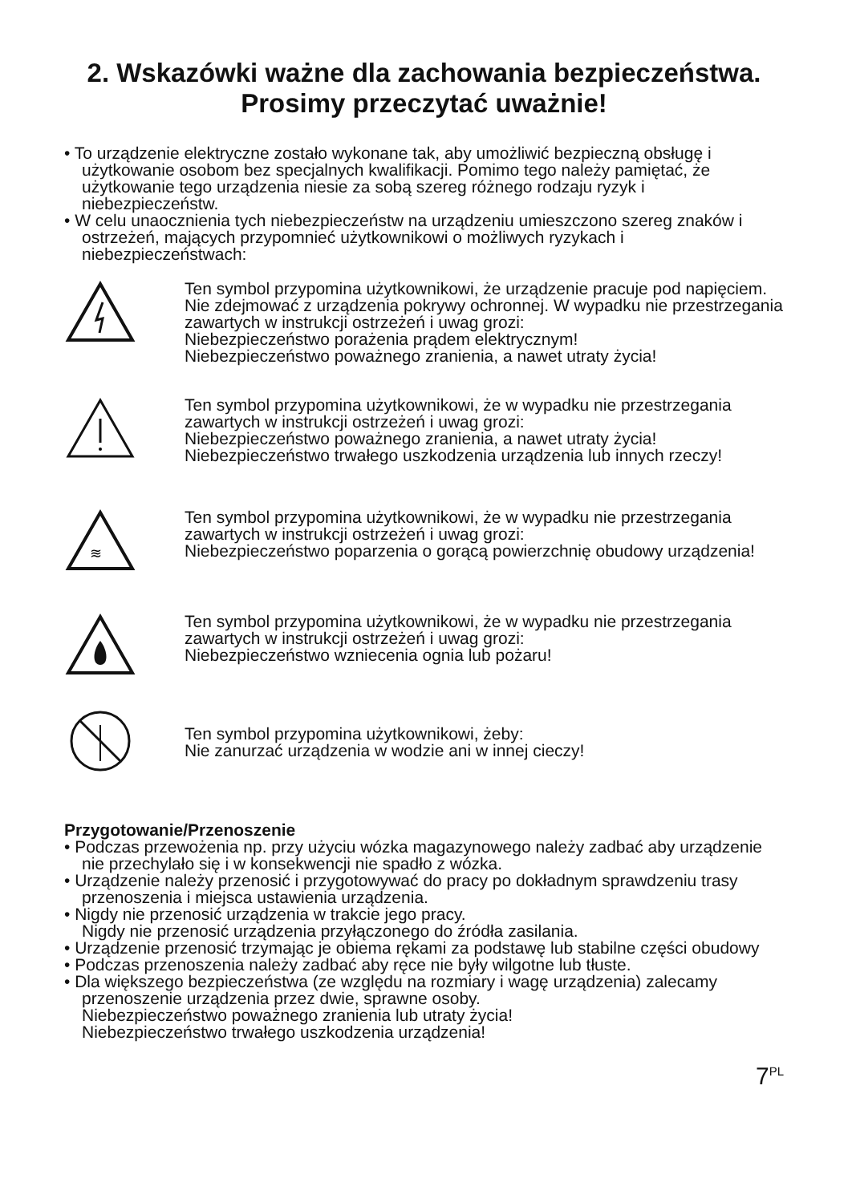2. Wskazówki ważne dla zachowania bezpieczeństwa.
Prosimy przeczytać uważnie!
• To urządzenie elektryczne zostało wykonane tak, aby umożliwić bezpieczną obsługę i użytkowanie osobom bez specjalnych kwalifikacji. Pomimo tego należy pamiętać, że użytkowanie tego urządzenia niesie za sobą szereg różnego rodzaju ryzyk i niebezpieczeństw.
• W celu unaocznienia tych niebezpieczeństw na urządzeniu umieszczono szereg znaków i ostrzeżeń, mających przypomnieć użytkownikowi o możliwych ryzykach i niebezpieczeństwach:
Ten symbol przypomina użytkownikowi, że urządzenie pracuje pod napięciem. Nie zdejmować z urządzenia pokrywy ochronnej. W wypadku nie przestrzegania zawartych w instrukcji ostrzeżeń i uwag grozi:
Niebezpieczeństwo porażenia prądem elektrycznym!
Niebezpieczeństwo poważnego zranienia, a nawet utraty życia!
Ten symbol przypomina użytkownikowi, że w wypadku nie przestrzegania zawartych w instrukcji ostrzeżeń i uwag grozi:
Niebezpieczeństwo poważnego zranienia, a nawet utraty życia!
Niebezpieczeństwo trwałego uszkodzenia urządzenia lub innych rzeczy!
≋
Ten symbol przypomina użytkownikowi, że w wypadku nie przestrzegania zawartych w instrukcji ostrzeżeń i uwag grozi:
Niebezpieczeństwo poparzenia o gorącą powierzchnię obudowy urządzenia!
Ten symbol przypomina użytkownikowi, że w wypadku nie przestrzegania zawartych w instrukcji ostrzeżeń i uwag grozi:
Niebezpieczeństwo wzniecenia ognia lub pożaru!
Ten symbol przypomina użytkownikowi, żeby:
Nie zanurzać urządzenia w wodzie ani w innej cieczy!
Przygotowanie/Przenoszenie
• Podczas przewożenia np. przy użyciu wózka magazynowego należy zadbać aby urządzenie nie przechylało się i w konsekwencji nie spadło z wózka.
• Urządzenie należy przenosić i przygotowywać do pracy po dokładnym sprawdzeniu trasy przenoszenia i miejsca ustawienia urządzenia.
• Nigdy nie przenosić urządzenia w trakcie jego pracy.
Nigdy nie przenosić urządzenia przyłączonego do źródła zasilania.
• Urządzenie przenosić trzymając je obiema rękami za podstawę lub stabilne części obudowy
• Podczas przenoszenia należy zadbać aby ręce nie były wilgotne lub tłuste.
• Dla większego bezpieczeństwa (ze względu na rozmiary i wagę urządzenia) zalecamy przenoszenie urządzenia przez dwie, sprawne osoby.
Niebezpieczeństwo poważnego zranienia lub utraty życia!
Niebezpieczeństwo trwałego uszkodzenia urządzenia!
7<sup>PL</sup>